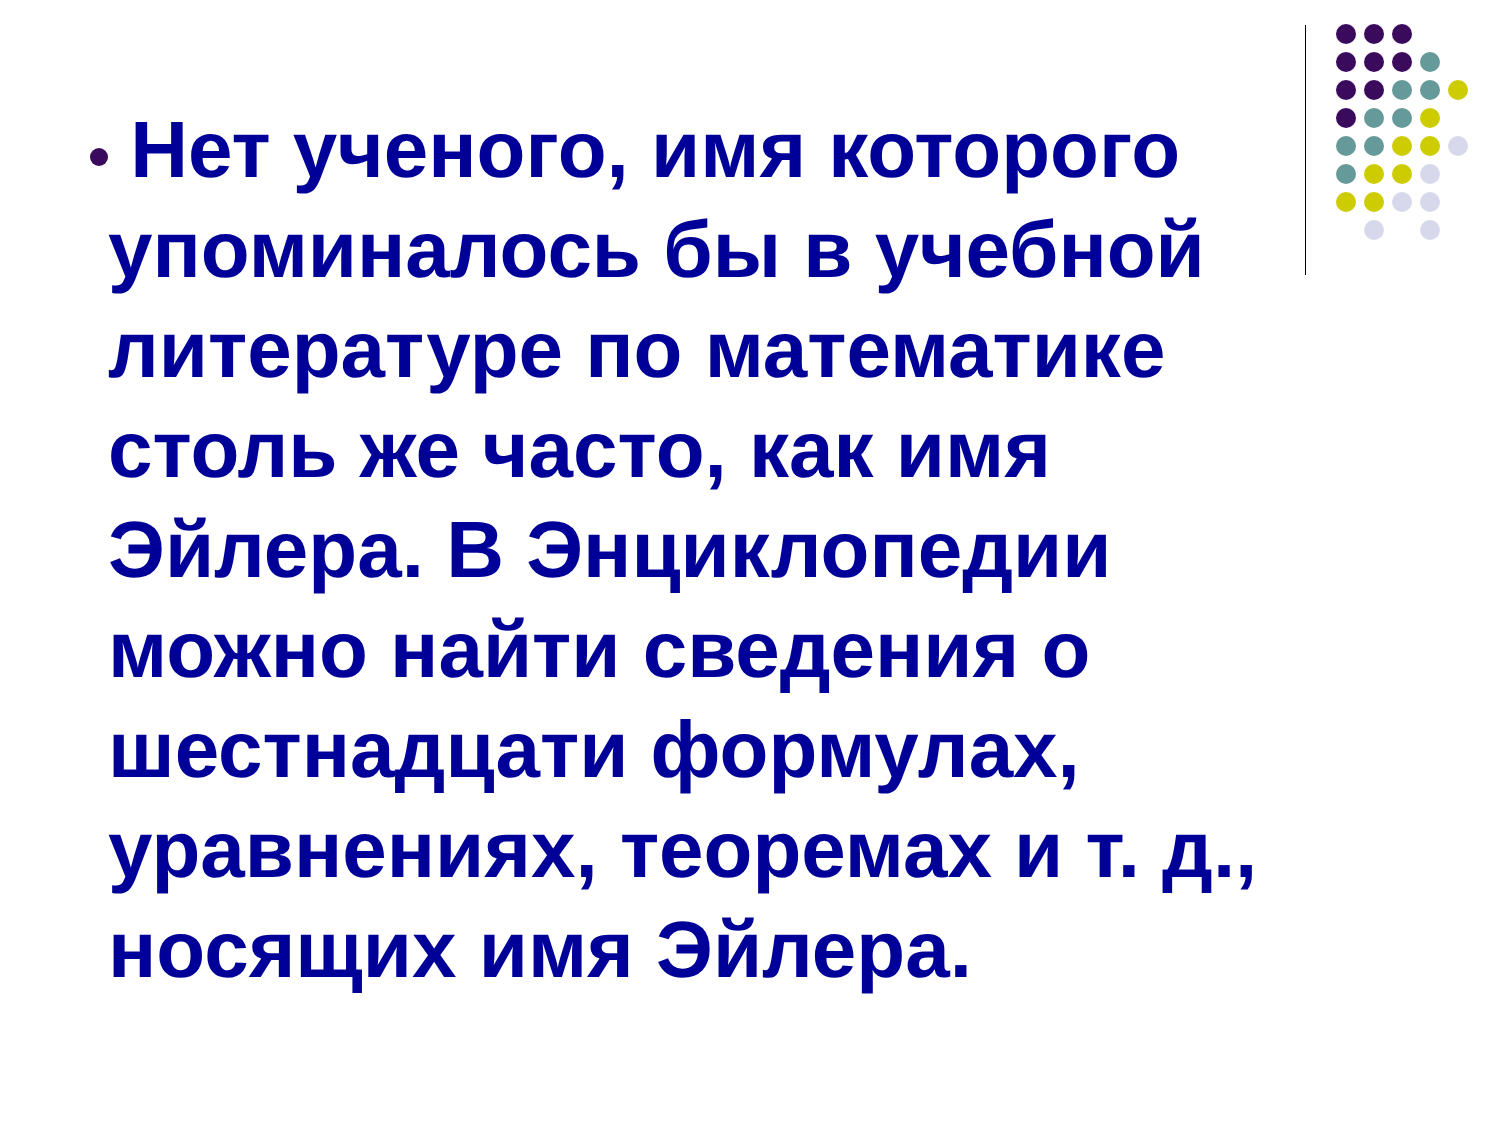Нет ученого, имя которого упоминалось бы в учебной литературе по математике столь же часто, как имя Эйлера. В Энциклопедии можно найти сведения о шестнадцати формулах, уравнениях, теоремах и т. д., носящих имя Эйлера.